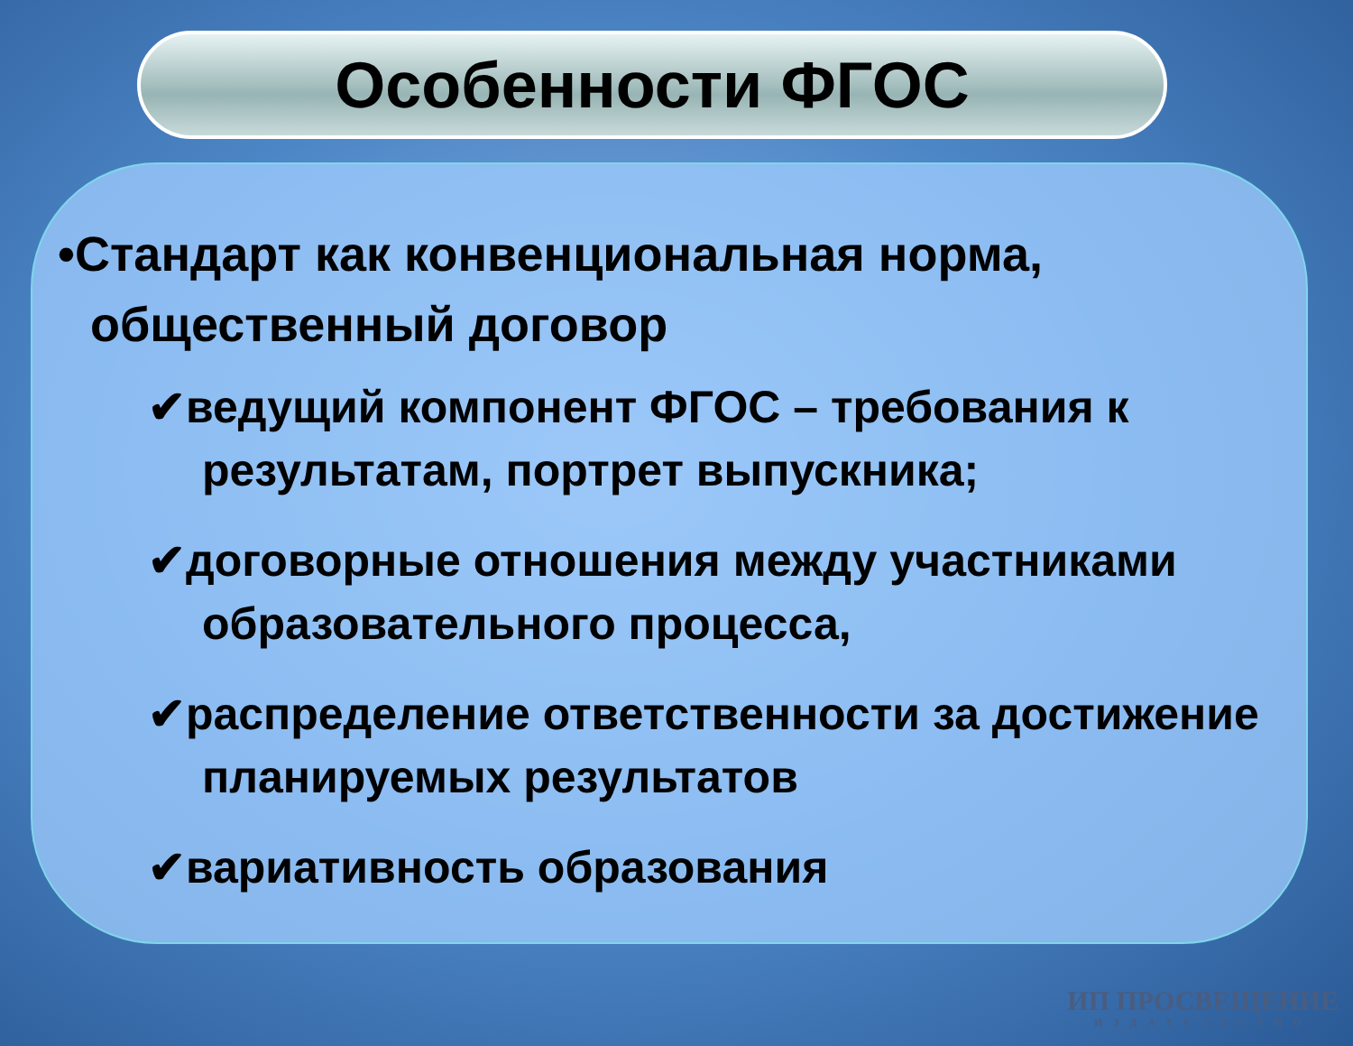Особенности ФГОС
•Стандарт как конвенциональная норма, общественный договор
✔ведущий компонент ФГОС – требования к результатам, портрет выпускника;
✔договорные отношения между участниками образовательного процесса,
✔распределение ответственности за достижение планируемых результатов
✔вариативность образования
ИП ПРОСВЕЩЕНИЕ
ИЗДАТЕЛЬСТВО